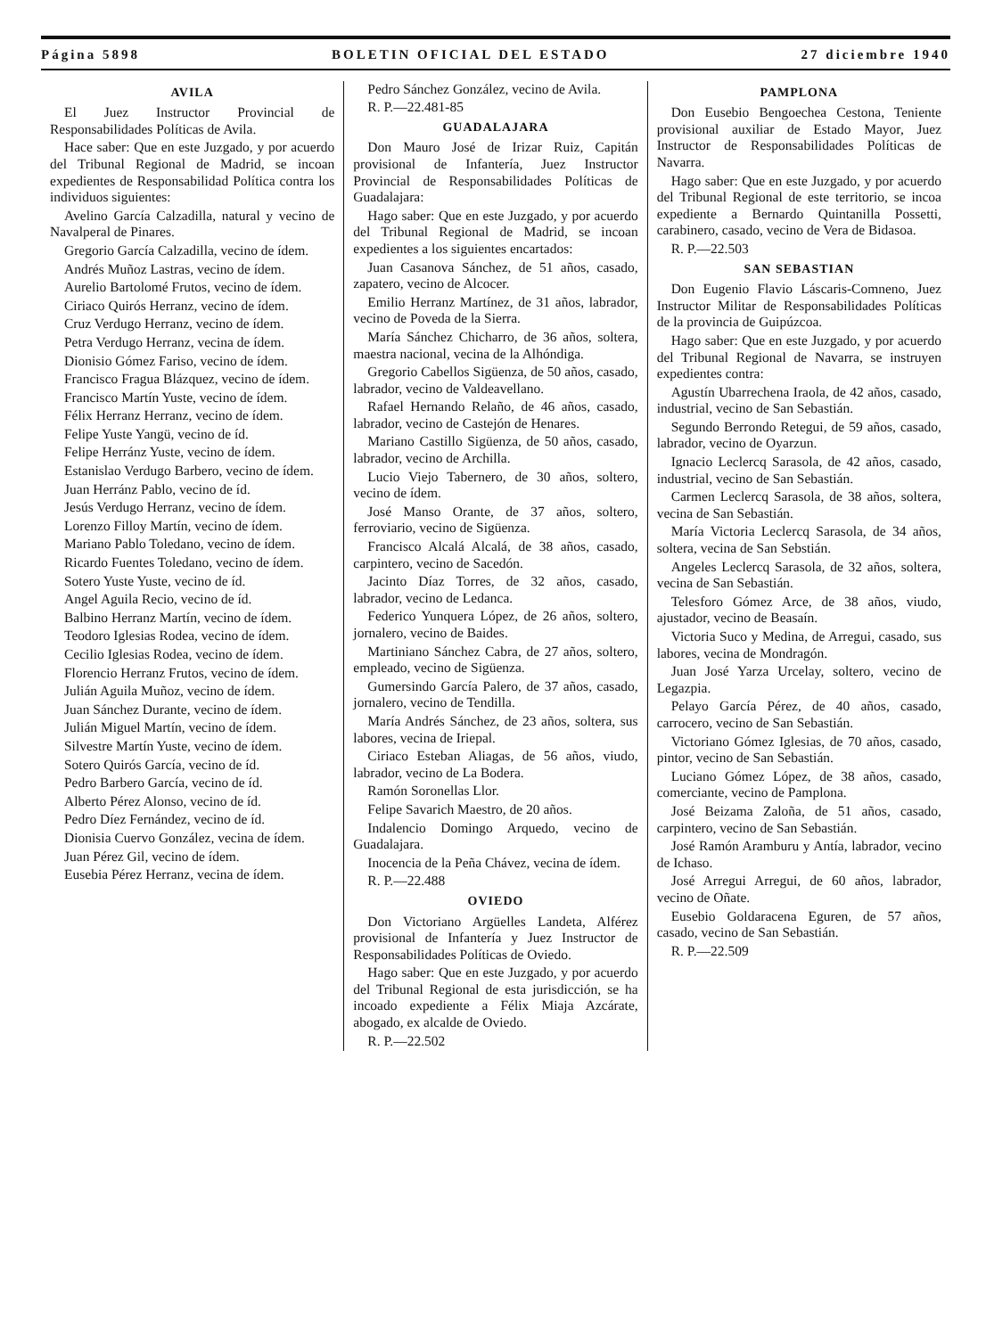Página 5898 BOLETIN OFICIAL DEL ESTADO 27 diciembre 1940
AVILA
El Juez Instructor Provincial de Responsabilidades Políticas de Avila.
Hace saber: Que en este Juzgado, y por acuerdo del Tribunal Regional de Madrid, se incoan expedientes de Responsabilidad Política contra los individuos siguientes:
Avelino García Calzadilla, natural y vecino de Navalperal de Pinares.
Gregorio García Calzadilla, vecino de ídem.
Andrés Muñoz Lastras, vecino de ídem.
Aurelio Bartolomé Frutos, vecino de ídem.
Ciriaco Quirós Herranz, vecino de ídem.
Cruz Verdugo Herranz, vecino de ídem.
Petra Verdugo Herranz, vecina de ídem.
Dionisio Gómez Fariso, vecino de ídem.
Francisco Fragua Blázquez, vecino de ídem.
Francisco Martín Yuste, vecino de ídem.
Félix Herranz Herranz, vecino de ídem.
Felipe Yuste Yangü, vecino de íd.
Felipe Herránz Yuste, vecino de ídem.
Estanislao Verdugo Barbero, vecino de ídem.
Juan Herránz Pablo, vecino de íd.
Jesús Verdugo Herranz, vecino de ídem.
Lorenzo Filloy Martín, vecino de ídem.
Mariano Pablo Toledano, vecino de ídem.
Ricardo Fuentes Toledano, vecino de ídem.
Sotero Yuste Yuste, vecino de íd.
Angel Aguila Recio, vecino de íd.
Balbino Herranz Martín, vecino de ídem.
Teodoro Iglesias Rodea, vecino de ídem.
Cecilio Iglesias Rodea, vecino de ídem.
Florencio Herranz Frutos, vecino de ídem.
Julián Aguila Muñoz, vecino de ídem.
Juan Sánchez Durante, vecino de ídem.
Julián Miguel Martín, vecino de ídem.
Silvestre Martín Yuste, vecino de ídem.
Sotero Quirós García, vecino de íd.
Pedro Barbero García, vecino de íd.
Alberto Pérez Alonso, vecino de íd.
Pedro Díez Fernández, vecino de íd.
Dionisia Cuervo González, vecina de ídem.
Juan Pérez Gil, vecino de ídem.
Eusebia Pérez Herranz, vecina de ídem.
Pedro Sánchez González, vecino de Avila.
R. P.—22.481-85
GUADALAJARA
Don Mauro José de Irizar Ruiz, Capitán provisional de Infantería, Juez Instructor Provincial de Responsabilidades Políticas de Guadalajara:
Hago saber: Que en este Juzgado, y por acuerdo del Tribunal Regional de Madrid, se incoan expedientes a los siguientes encartados:
Juan Casanova Sánchez, de 51 años, casado, zapatero, vecino de Alcocer.
Emilio Herranz Martínez, de 31 años, labrador, vecino de Poveda de la Sierra.
María Sánchez Chicharro, de 36 años, soltera, maestra nacional, vecina de la Alhóndiga.
Gregorio Cabellos Sigüenza, de 50 años, casado, labrador, vecino de Valdeavellano.
Rafael Hernando Relaño, de 46 años, casado, labrador, vecino de Castejón de Henares.
Mariano Castillo Sigüenza, de 50 años, casado, labrador, vecino de Archilla.
Lucio Viejo Tabernero, de 30 años, soltero, vecino de ídem.
José Manso Orante, de 37 años, soltero, ferroviario, vecino de Sigüenza.
Francisco Alcalá Alcalá, de 38 años, casado, carpintero, vecino de Sacedón.
Jacinto Díaz Torres, de 32 años, casado, labrador, vecino de Ledanca.
Federico Yunquera López, de 26 años, soltero, jornalero, vecino de Baides.
Martiniano Sánchez Cabra, de 27 años, soltero, empleado, vecino de Sigüenza.
Gumersindo García Palero, de 37 años, casado, jornalero, vecino de Tendilla.
María Andrés Sánchez, de 23 años, soltera, sus labores, vecina de Iriepal.
Ciriaco Esteban Aliagas, de 56 años, viudo, labrador, vecino de La Bodera.
Ramón Soronellas Llor.
Felipe Savarich Maestro, de 20 años.
Indalencio Domingo Arquedo, vecino de Guadalajara.
Inocencia de la Peña Chávez, vecina de ídem.
R. P.—22.488
OVIEDO
Don Victoriano Argüelles Landeta, Alférez provisional de Infantería y Juez Instructor de Responsabilidades Políticas de Oviedo.
Hago saber: Que en este Juzgado, y por acuerdo del Tribunal Regional de esta jurisdicción, se ha incoado expediente a Félix Miaja Azcárate, abogado, ex alcalde de Oviedo.
R. P.—22.502
PAMPLONA
Don Eusebio Bengoechea Cestona, Teniente provisional auxiliar de Estado Mayor, Juez Instructor de Responsabilidades Políticas de Navarra.
Hago saber: Que en este Juzgado, y por acuerdo del Tribunal Regional de este territorio, se incoa expediente a Bernardo Quintanilla Possetti, carabinero, casado, vecino de Vera de Bidasoa.
R. P.—22.503
SAN SEBASTIAN
Don Eugenio Flavio Láscaris-Comneno, Juez Instructor Militar de Responsabilidades Políticas de la provincia de Guipúzcoa.
Hago saber: Que en este Juzgado, y por acuerdo del Tribunal Regional de Navarra, se instruyen expedientes contra:
Agustín Ubarrechena Iraola, de 42 años, casado, industrial, vecino de San Sebastián.
Segundo Berrondo Retegui, de 59 años, casado, labrador, vecino de Oyarzun.
Ignacio Leclercq Sarasola, de 42 años, casado, industrial, vecino de San Sebastián.
Carmen Leclercq Sarasola, de 38 años, soltera, vecina de San Sebastián.
María Victoria Leclercq Sarasola, de 34 años, soltera, vecina de San Sebstián.
Angeles Leclercq Sarasola, de 32 años, soltera, vecina de San Sebastián.
Telesforo Gómez Arce, de 38 años, viudo, ajustador, vecino de Beasaín.
Victoria Suco y Medina, de Arregui, casado, sus labores, vecina de Mondragón.
Juan José Yarza Urcelay, soltero, vecino de Legazpia.
Pelayo García Pérez, de 40 años, casado, carrocero, vecino de San Sebastián.
Victoriano Gómez Iglesias, de 70 años, casado, pintor, vecino de San Sebastián.
Luciano Gómez López, de 38 años, casado, comerciante, vecino de Pamplona.
José Beizama Zaloña, de 51 años, casado, carpintero, vecino de San Sebastián.
José Ramón Aramburu y Antía, labrador, vecino de Ichaso.
José Arregui Arregui, de 60 años, labrador, vecino de Oñate.
Eusebio Goldaracena Eguren, de 57 años, casado, vecino de San Sebastián.
R. P.—22.509